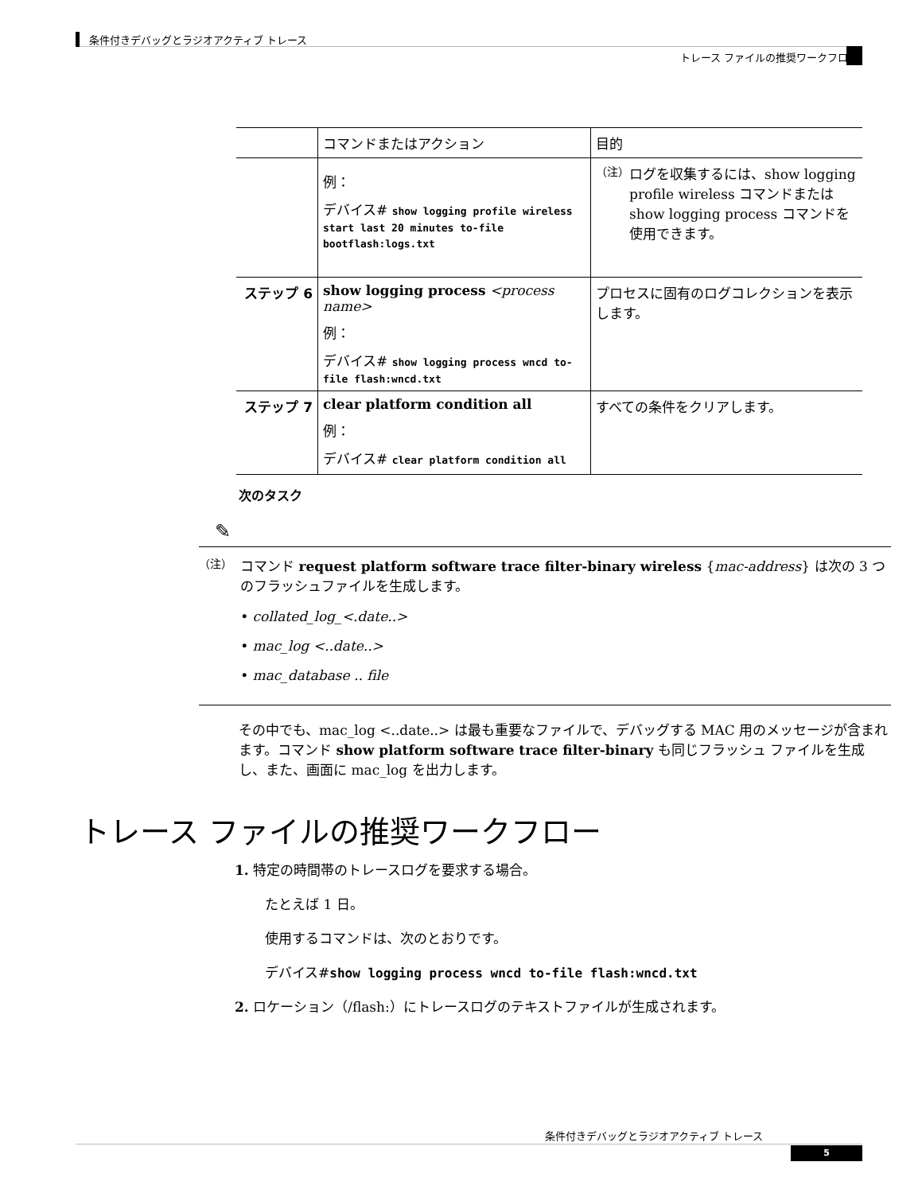条件付きデバッグとラジオアクティブ トレース
トレース ファイルの推奨ワークフロー
| | コマンドまたはアクション | 目的 |
| --- | --- | --- |
| | 例： デバイス# show logging profile wireless start last 20 minutes to-file bootflash:logs.txt | （注） ログを収集するには、show logging profile wireless コマンドまたは show logging process コマンドを使用できます。 |
| ステップ 6 | show logging process <process name> 例： デバイス# show logging process wncd to-file flash:wncd.txt | プロセスに固有のログコレクションを表示します。 |
| ステップ 7 | clear platform condition all 例： デバイス# clear platform condition all | すべての条件をクリアします。 |
次のタスク
✎
（注）
コマンド request platform software trace filter-binary wireless {mac-address} は次の 3 つのフラッシュファイルを生成します。
• collated_log_<.date..>
• mac_log <..date..>
• mac_database .. file
その中でも、mac_log <..date..> は最も重要なファイルで、デバッグする MAC 用のメッセージが含まれます。コマンド show platform software trace filter-binary も同じフラッシュ ファイルを生成し、また、画面に mac_log を出力します。
トレース ファイルの推奨ワークフロー
1. 特定の時間帯のトレースログを要求する場合。
たとえば 1 日。
使用するコマンドは、次のとおりです。
デバイス#show logging process wncd to-file flash:wncd.txt
2. ロケーション（/flash:）にトレースログのテキストファイルが生成されます。
条件付きデバッグとラジオアクティブ トレース
5